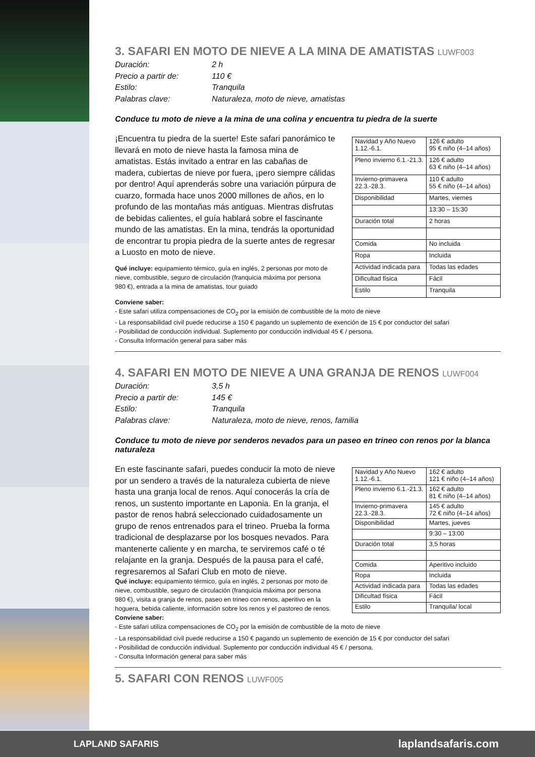3. SAFARI EN MOTO DE NIEVE A LA MINA DE AMATISTAS LUWF003
Duración: 2 h Precio a partir de: 110 € Estilo: Tranquila Palabras clave: Naturaleza, moto de nieve, amatistas
Conduce tu moto de nieve a la mina de una colina y encuentra tu piedra de la suerte
¡Encuentra tu piedra de la suerte! Este safari panorámico te llevará en moto de nieve hasta la famosa mina de amatistas. Estás invitado a entrar en las cabañas de madera, cubiertas de nieve por fuera, ¡pero siempre cálidas por dentro! Aquí aprenderás sobre una variación púrpura de cuarzo, formada hace unos 2000 millones de años, en lo profundo de las montañas más antiguas. Mientras disfrutas de bebidas calientes, el guía hablará sobre el fascinante mundo de las amatistas. En la mina, tendrás la oportunidad de encontrar tu propia piedra de la suerte antes de regresar a Luosto en moto de nieve.
Qué incluye: equipamiento térmico, guía en inglés, 2 personas por moto de nieve, combustible, seguro de circulación (franquicia máxima por persona 980 €), entrada a la mina de amatistas, tour guiado
| Navidad y Año Nuevo 1.12.-6.1. | 126 € adulto 95 € niño (4–14 años) |
| Pleno invierno 6.1.-21.3. | 126 € adulto 63 € niño (4–14 años) |
| Invierno-primavera 22.3.-28.3. | 110 € adulto 55 € niño (4–14 años) |
| Disponibilidad | Martes, viernes |
| | 13:30 – 15:30 |
| Duración total | 2 horas |
| Comida | No incluida |
| Ropa | Incluida |
| Actividad indicada para | Todas las edades |
| Dificultad física | Fácil |
| Estilo | Tranquila |
Conviene saber:
- Este safari utiliza compensaciones de CO<sub>2</sub> por la emisión de combustible de la moto de nieve
- La responsabilidad civil puede reducirse a 150 € pagando un suplemento de exención de 15 € por conductor del safari
- Posibilidad de conducción individual. Suplemento por conducción individual 45 € / persona.
- Consulta Información general para saber más
4. SAFARI EN MOTO DE NIEVE A UNA GRANJA DE RENOS LUWF004
Duración: 3,5 h Precio a partir de: 145 € Estilo: Tranquila Palabras clave: Naturaleza, moto de nieve, renos, familia
Conduce tu moto de nieve por senderos nevados para un paseo en trineo con renos por la blanca naturaleza
En este fascinante safari, puedes conducir la moto de nieve por un sendero a través de la naturaleza cubierta de nieve hasta una granja local de renos. Aquí conocerás la cría de renos, un sustento importante en Laponia. En la granja, el pastor de renos habrá seleccionado cuidadosamente un grupo de renos entrenados para el trineo. Prueba la forma tradicional de desplazarse por los bosques nevados. Para mantenerte caliente y en marcha, te serviremos café o té relajante en la granja. Después de la pausa para el café, regresaremos al Safari Club en moto de nieve.
Qué incluye: equipamiento térmico, guía en inglés, 2 personas por moto de nieve, combustible, seguro de circulación (franquicia máxima por persona 980 €), visita a granja de renos, paseo en trineo con renos, aperitivo en la hoguera, bebida caliente, información sobre los renos y el pastoreo de renos.
| Navidad y Año Nuevo 1.12.-6.1. | 162 € adulto 121 € niño (4–14 años) |
| Pleno invierno 6.1.-21.3. | 162 € adulto 81 € niño (4–14 años) |
| Invierno-primavera 22.3.-28.3. | 145 € adulto 72 € niño (4–14 años) |
| Disponibilidad | Martes, jueves |
| | 9:30 – 13:00 |
| Duración total | 3,5 horas |
| Comida | Aperitivo incluido |
| Ropa | Incluida |
| Actividad indicada para | Todas las edades |
| Dificultad física | Fácil |
| Estilo | Tranquila/ local |
Conviene saber:
- Este safari utiliza compensaciones de CO<sub>2</sub> por la emisión de combustible de la moto de nieve
- La responsabilidad civil puede reducirse a 150 € pagando un suplemento de exención de 15 € por conductor del safari
- Posibilidad de conducción individual. Suplemento por conducción individual 45 € / persona.
- Consulta Información general para saber más
5. SAFARI CON RENOS LUWF005
LAPLAND SAFARIS laplandsafaris.com